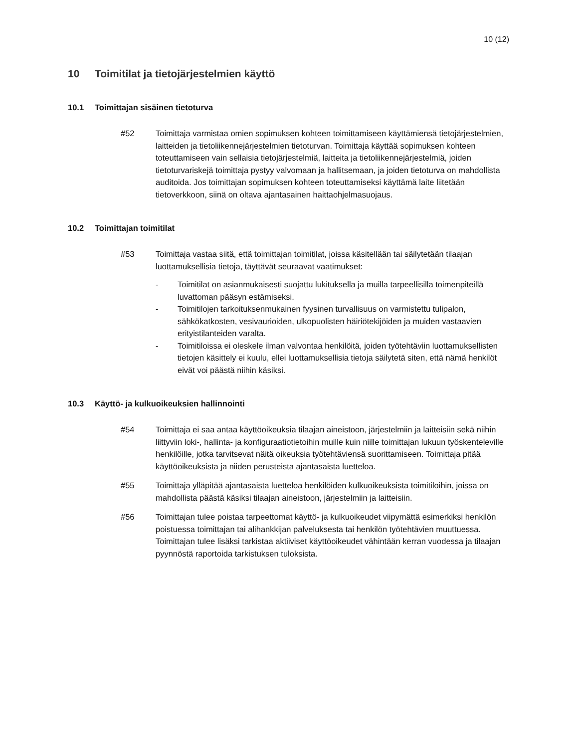10 (12)
10 Toimitilat ja tietojärjestelmien käyttö
10.1 Toimittajan sisäinen tietoturva
#52 Toimittaja varmistaa omien sopimuksen kohteen toimittamiseen käyttämiensä tietojärjestelmien, laitteiden ja tietoliikennejärjestelmien tietoturvan. Toimittaja käyttää sopimuksen kohteen toteuttamiseen vain sellaisia tietojärjestelmiä, laitteita ja tietoliikennejärjestelmiä, joiden tietoturvariskejä toimittaja pystyy valvomaan ja hallitsemaan, ja joiden tietoturva on mahdollista auditoida. Jos toimittajan sopimuksen kohteen toteuttamiseksi käyttämä laite liitetään tietoverkkoon, siinä on oltava ajantasainen haittaohjelmasuojaus.
10.2 Toimittajan toimitilat
#53 Toimittaja vastaa siitä, että toimittajan toimitilat, joissa käsitellään tai säilytetään tilaajan luottamuksellisia tietoja, täyttävät seuraavat vaatimukset:
- Toimitilat on asianmukaisesti suojattu lukituksella ja muilla tarpeellisilla toimenpiteillä luvattoman pääsyn estämiseksi.
- Toimitilojen tarkoituksenmukainen fyysinen turvallisuus on varmistettu tulipalon, sähkökatkosten, vesivaurioiden, ulkopuolisten häiriötekijöiden ja muiden vastaavien erityistilanteiden varalta.
- Toimitiloissa ei oleskele ilman valvontaa henkilöitä, joiden työtehtäviin luottamuksellisten tietojen käsittely ei kuulu, ellei luottamuksellisia tietoja säilytetä siten, että nämä henkilöt eivät voi päästä niihin käsiksi.
10.3 Käyttö- ja kulkuoikeuksien hallinnointi
#54 Toimittaja ei saa antaa käyttöoikeuksia tilaajan aineistoon, järjestelmiin ja laitteisiin sekä niihin liittyviin loki-, hallinta- ja konfiguraatiotietoihin muille kuin niille toimittajan lukuun työskenteleville henkilöille, jotka tarvitsevat näitä oikeuksia työtehtäviensä suorittamiseen. Toimittaja pitää käyttöoikeuksista ja niiden perusteista ajantasaista luetteloa.
#55 Toimittaja ylläpitää ajantasaista luetteloa henkilöiden kulkuoikeuksista toimitiloihin, joissa on mahdollista päästä käsiksi tilaajan aineistoon, järjestelmiin ja laitteisiin.
#56 Toimittajan tulee poistaa tarpeettomat käyttö- ja kulkuoikeudet viipymättä esimerkiksi henkilön poistuessa toimittajan tai alihankkijan palveluksesta tai henkilön työtehtävien muuttuessa. Toimittajan tulee lisäksi tarkistaa aktiiviset käyttöoikeudet vähintään kerran vuodessa ja tilaajan pyynnöstä raportoida tarkistuksen tuloksista.